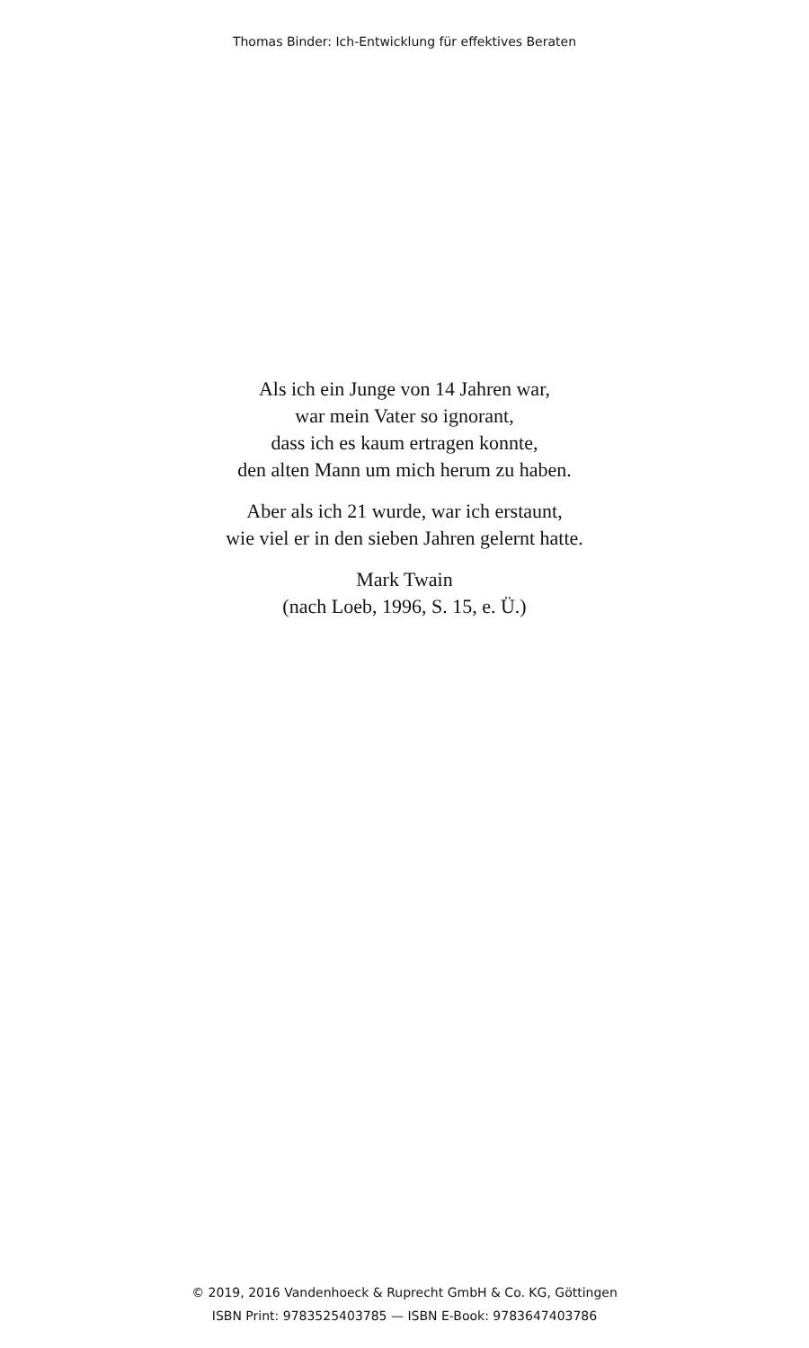Thomas Binder: Ich-Entwicklung für effektives Beraten
Als ich ein Junge von 14 Jahren war,
war mein Vater so ignorant,
dass ich es kaum ertragen konnte,
den alten Mann um mich herum zu haben.
Aber als ich 21 wurde, war ich erstaunt,
wie viel er in den sieben Jahren gelernt hatte.
Mark Twain
(nach Loeb, 1996, S. 15, e. Ü.)
© 2019, 2016 Vandenhoeck & Ruprecht GmbH & Co. KG, Göttingen
ISBN Print: 9783525403785 — ISBN E-Book: 9783647403786